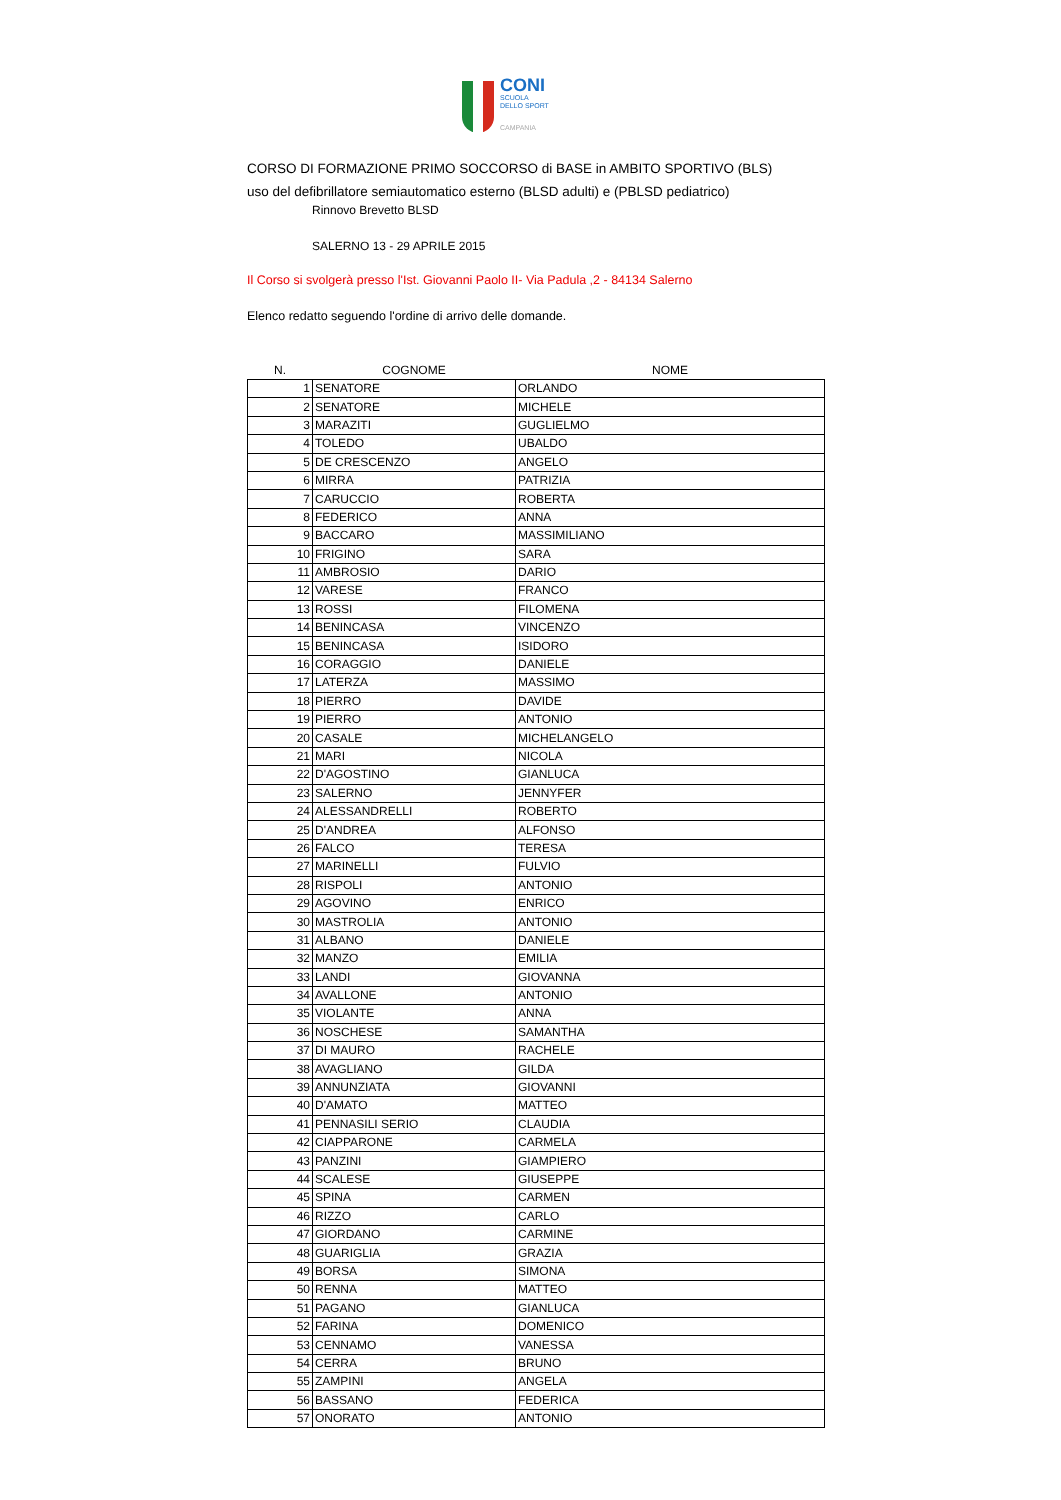CONI
SCUOLA
DELLO SPORT
CAMPANIA
CORSO DI FORMAZIONE PRIMO SOCCORSO di BASE in AMBITO SPORTIVO (BLS)
uso del defibrillatore semiautomatico esterno (BLSD adulti) e (PBLSD pediatrico)
Rinnovo Brevetto BLSD
SALERNO 13 - 29 APRILE 2015
Il Corso si svolgerà presso l'Ist. Giovanni Paolo II- Via Padula ,2 - 84134 Salerno
Elenco redatto seguendo l'ordine di arrivo delle domande.
| N. | COGNOME | NOME |
| --- | --- | --- |
| 1 | SENATORE | ORLANDO |
| 2 | SENATORE | MICHELE |
| 3 | MARAZITI | GUGLIELMO |
| 4 | TOLEDO | UBALDO |
| 5 | DE CRESCENZO | ANGELO |
| 6 | MIRRA | PATRIZIA |
| 7 | CARUCCIO | ROBERTA |
| 8 | FEDERICO | ANNA |
| 9 | BACCARO | MASSIMILIANO |
| 10 | FRIGINO | SARA |
| 11 | AMBROSIO | DARIO |
| 12 | VARESE | FRANCO |
| 13 | ROSSI | FILOMENA |
| 14 | BENINCASA | VINCENZO |
| 15 | BENINCASA | ISIDORO |
| 16 | CORAGGIO | DANIELE |
| 17 | LATERZA | MASSIMO |
| 18 | PIERRO | DAVIDE |
| 19 | PIERRO | ANTONIO |
| 20 | CASALE | MICHELANGELO |
| 21 | MARI | NICOLA |
| 22 | D'AGOSTINO | GIANLUCA |
| 23 | SALERNO | JENNYFER |
| 24 | ALESSANDRELLI | ROBERTO |
| 25 | D'ANDREA | ALFONSO |
| 26 | FALCO | TERESA |
| 27 | MARINELLI | FULVIO |
| 28 | RISPOLI | ANTONIO |
| 29 | AGOVINO | ENRICO |
| 30 | MASTROLIA | ANTONIO |
| 31 | ALBANO | DANIELE |
| 32 | MANZO | EMILIA |
| 33 | LANDI | GIOVANNA |
| 34 | AVALLONE | ANTONIO |
| 35 | VIOLANTE | ANNA |
| 36 | NOSCHESE | SAMANTHA |
| 37 | DI MAURO | RACHELE |
| 38 | AVAGLIANO | GILDA |
| 39 | ANNUNZIATA | GIOVANNI |
| 40 | D'AMATO | MATTEO |
| 41 | PENNASILI SERIO | CLAUDIA |
| 42 | CIAPPARONE | CARMELA |
| 43 | PANZINI | GIAMPIERO |
| 44 | SCALESE | GIUSEPPE |
| 45 | SPINA | CARMEN |
| 46 | RIZZO | CARLO |
| 47 | GIORDANO | CARMINE |
| 48 | GUARIGLIA | GRAZIA |
| 49 | BORSA | SIMONA |
| 50 | RENNA | MATTEO |
| 51 | PAGANO | GIANLUCA |
| 52 | FARINA | DOMENICO |
| 53 | CENNAMO | VANESSA |
| 54 | CERRA | BRUNO |
| 55 | ZAMPINI | ANGELA |
| 56 | BASSANO | FEDERICA |
| 57 | ONORATO | ANTONIO |